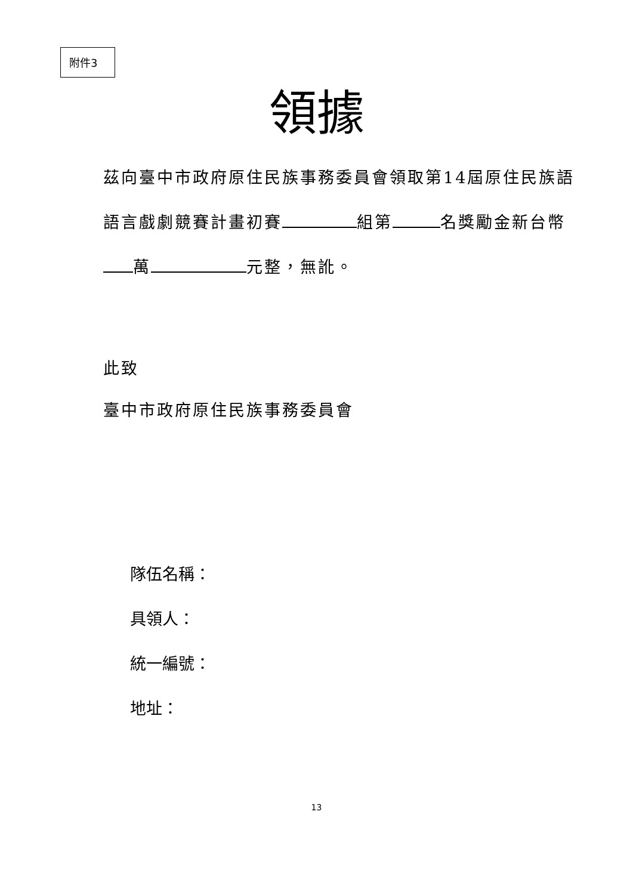附件3
領據
茲向臺中市政府原住民族事務委員會領取第14屆原住民族語語言戲劇競賽計畫初賽 組第 名獎勵金新台幣 萬 元整，無訛。
此致
臺中市政府原住民族事務委員會
隊伍名稱：
具領人：
統一編號：
地址：
13